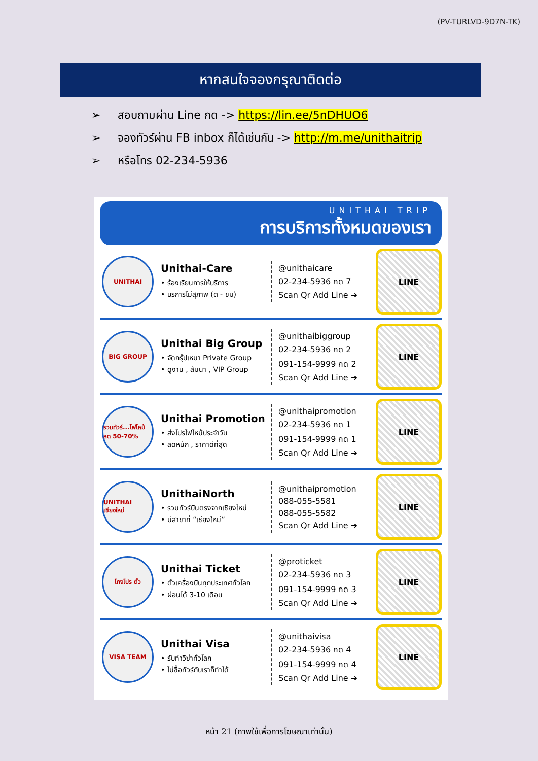(PV-TURLVD-9D7N-TK)
หากสนใจจองกรุณาติดต่อ
➢ สอบถามผ่าน Line กด -> https://lin.ee/5nDHUO6
➢ จองทัวร์ผ่าน FB inbox ก็ได้เช่นกัน -> http://m.me/unithaitrip
➢ หรือโทร 02-234-5936
UNITHAI TRIP
การบริการทั้งหมดของเรา
UNITHAI
Unithai-Care
• ร้องเรียนการให้บริการ
• บริการไม่สุภาพ (ติ - ชม)
@unithaicare
02-234-5936 กด 7
Scan Qr Add Line ➜
LINE
BIG GROUP
Unithai Big Group
• จัดกรุ๊ปเหมา Private Group
• ดูงาน , สัมนา , VIP Group
@unithaibiggroup
02-234-5936 กด 2
091-154-9999 กด 2
Scan Qr Add Line ➜
LINE
รวมทัวร์...ไฟไหม้ ลด 50-70%
Unithai Promotion
• ส่งโปรไฟไหม้ประจำวัน
• ลดหนัก , ราคาดีที่สุด
@unithaipromotion
02-234-5936 กด 1
091-154-9999 กด 1
Scan Qr Add Line ➜
LINE
UNITHAI เชียงใหม่
UnithaiNorth
• รวมทัวร์บินตรงจากเชียงใหม่
• มีสาขาที่ “เชียงใหม่”
@unithaipromotion
088-055-5581
088-055-5582
Scan Qr Add Line ➜
LINE
โกงโปร ตั๋ว
Unithai Ticket
• ตั๋วเครื่องบินทุกประเทศทั่วโลก
• ผ่อนได้ 3-10 เดือน
@proticket
02-234-5936 กด 3
091-154-9999 กด 3
Scan Qr Add Line ➜
LINE
VISA TEAM
Unithai Visa
• รับทำวีซ่าทั่วโลก
• ไม่ซื้อทัวร์กับเราก็ทำได้
@unithaivisa
02-234-5936 กด 4
091-154-9999 กด 4
Scan Qr Add Line ➜
LINE
หน้า 21 (ภาพใช้เพื่อการโฆษณาเท่านั้น)